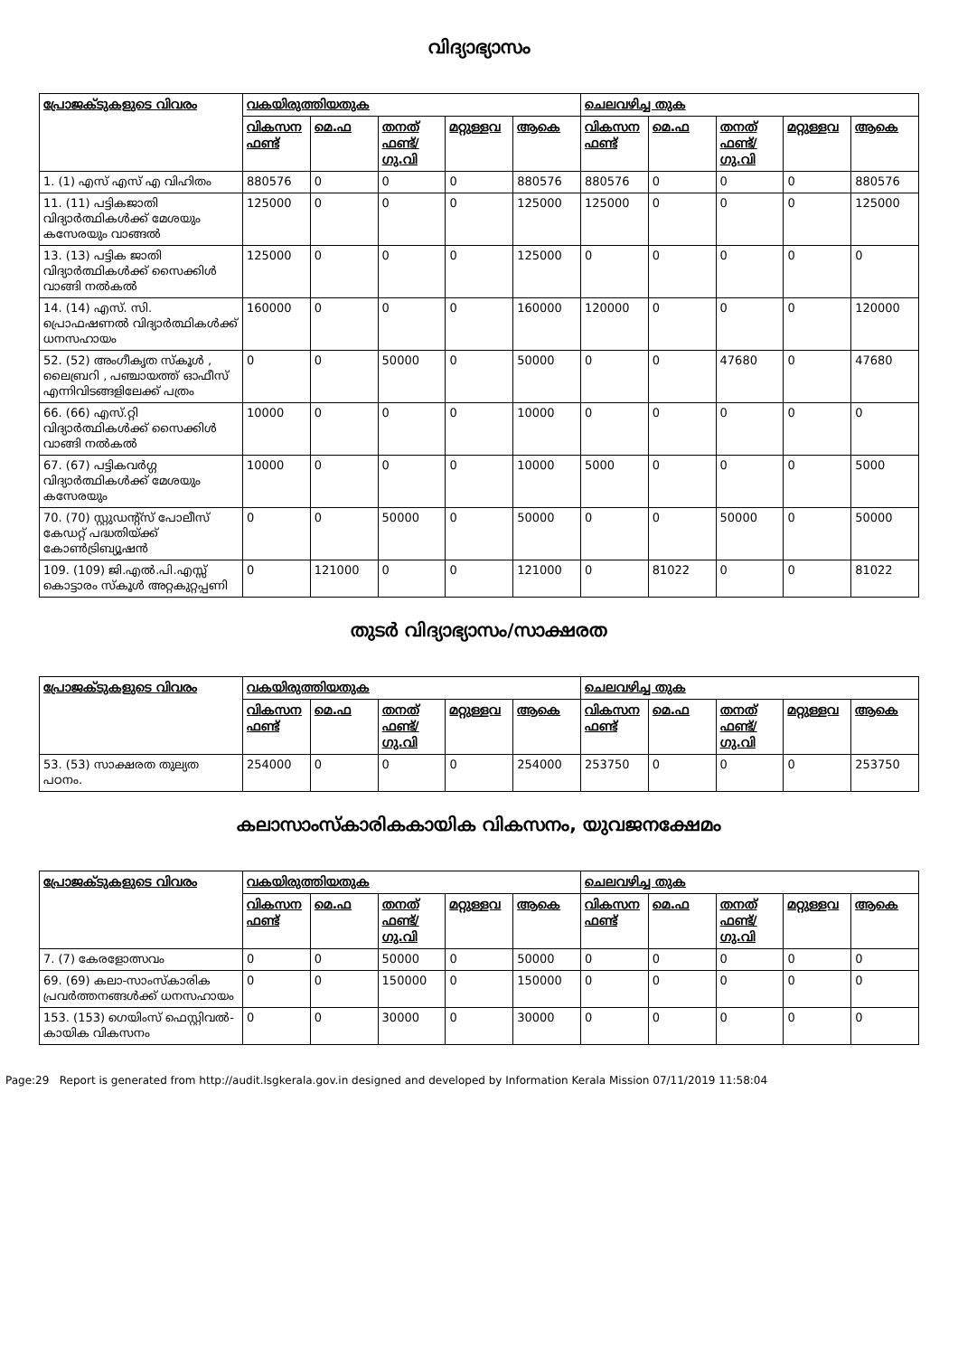വിദ്യാഭ്യാസം
| പ്രോജക്ടുകളുടെ വിവരം | വകയിരുത്തിയതുക | | | | | ചെലവഴിച്ച തുക | | | | |
| --- | --- | --- | --- | --- | --- | --- | --- | --- | --- | --- |
| | വികസന ഫണ്ട് | മെ.ഫ | തനത് ഫണ്ട്/ ഗു.വി | മറ്റുള്ളവ | ആകെ | വികസന ഫണ്ട് | മെ.ഫ | തനത് ഫണ്ട്/ ഗു.വി | മറ്റുള്ളവ | ആകെ |
| 1. (1) എസ് എസ് എ വിഹിതം | 880576 | 0 | 0 | 0 | 880576 | 880576 | 0 | 0 | 0 | 880576 |
| 11. (11) പട്ടികജാതി വിദ്യാർത്ഥികൾക്ക് മേശയും കസേരയും വാങ്ങൽ | 125000 | 0 | 0 | 0 | 125000 | 125000 | 0 | 0 | 0 | 125000 |
| 13. (13) പട്ടിക ജാതി വിദ്യാർത്ഥികൾക്ക് സൈക്കിൾ വാങ്ങി നൽകൽ | 125000 | 0 | 0 | 0 | 125000 | 0 | 0 | 0 | 0 | 0 |
| 14. (14) എസ്. സി. പ്രൊഫഷണൽ വിദ്യാർത്ഥികൾക്ക് ധനസഹായം | 160000 | 0 | 0 | 0 | 160000 | 120000 | 0 | 0 | 0 | 120000 |
| 52. (52) അംഗീകൃത സ്കൂൾ , ലൈബ്രറി , പഞ്ചായത്ത് ഓഫീസ് എന്നിവിടങ്ങളിലേക്ക് പത്രം | 0 | 0 | 50000 | 0 | 50000 | 0 | 0 | 47680 | 0 | 47680 |
| 66. (66) എസ്.റ്റി വിദ്യാർത്ഥികൾക്ക് സൈക്കിൾ വാങ്ങി നൽകൽ | 10000 | 0 | 0 | 0 | 10000 | 0 | 0 | 0 | 0 | 0 |
| 67. (67) പട്ടികവർഗ്ഗ വിദ്യാർത്ഥികൾക്ക് മേശയും കസേരയും | 10000 | 0 | 0 | 0 | 10000 | 5000 | 0 | 0 | 0 | 5000 |
| 70. (70) സ്റ്റുഡന്റ്സ് പോലീസ് കേഡറ്റ് പദ്ധതിയ്ക്ക് കോൺട്രിബ്യൂഷൻ | 0 | 0 | 50000 | 0 | 50000 | 0 | 0 | 50000 | 0 | 50000 |
| 109. (109) ജി.എൽ.പി.എസ്സ് കൊട്ടാരം സ്കൂൾ അറ്റകുറ്റപ്പണി | 0 | 121000 | 0 | 0 | 121000 | 0 | 81022 | 0 | 0 | 81022 |
തുടർ വിദ്യാഭ്യാസം/സാക്ഷരത
| പ്രോജക്ടുകളുടെ വിവരം | വകയിരുത്തിയതുക | | | | | ചെലവഴിച്ച തുക | | | | |
| --- | --- | --- | --- | --- | --- | --- | --- | --- | --- | --- |
| | വികസന ഫണ്ട് | മെ.ഫ | തനത് ഫണ്ട്/ ഗു.വി | മറ്റുള്ളവ | ആകെ | വികസന ഫണ്ട് | മെ.ഫ | തനത് ഫണ്ട്/ ഗു.വി | മറ്റുള്ളവ | ആകെ |
| 53. (53) സാക്ഷരത തുല്യത പഠനം. | 254000 | 0 | 0 | 0 | 254000 | 253750 | 0 | 0 | 0 | 253750 |
കലാസാംസ്കാരികകായിക വികസനം, യുവജനക്ഷേമം
| പ്രോജക്ടുകളുടെ വിവരം | വകയിരുത്തിയതുക | | | | | ചെലവഴിച്ച തുക | | | | |
| --- | --- | --- | --- | --- | --- | --- | --- | --- | --- | --- |
| | വികസന ഫണ്ട് | മെ.ഫ | തനത് ഫണ്ട്/ ഗു.വി | മറ്റുള്ളവ | ആകെ | വികസന ഫണ്ട് | മെ.ഫ | തനത് ഫണ്ട്/ ഗു.വി | മറ്റുള്ളവ | ആകെ |
| 7. (7) കേരളോത്സവം | 0 | 0 | 50000 | 0 | 50000 | 0 | 0 | 0 | 0 | 0 |
| 69. (69) കലാ-സാംസ്കാരിക പ്രവർത്തനങ്ങൾക്ക് ധനസഹായം | 0 | 0 | 150000 | 0 | 150000 | 0 | 0 | 0 | 0 | 0 |
| 153. (153) ഗെയിംസ് ഫെസ്റ്റിവൽ-കായിക വികസനം | 0 | 0 | 30000 | 0 | 30000 | 0 | 0 | 0 | 0 | 0 |
Page:29 Report is generated from http://audit.lsgkerala.gov.in designed and developed by Information Kerala Mission 07/11/2019 11:58:04